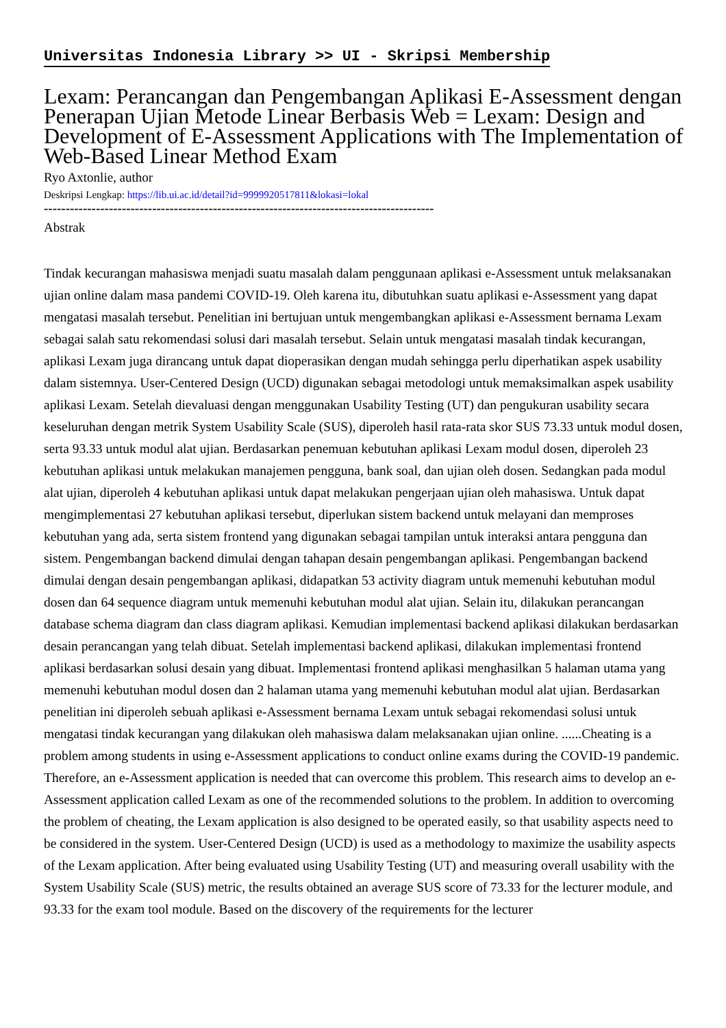Universitas Indonesia Library >> UI - Skripsi Membership
Lexam: Perancangan dan Pengembangan Aplikasi E-Assessment dengan Penerapan Ujian Metode Linear Berbasis Web = Lexam: Design and Development of E-Assessment Applications with The Implementation of Web-Based Linear Method Exam
Ryo Axtonlie, author
Deskripsi Lengkap: https://lib.ui.ac.id/detail?id=9999920517811&lokasi=lokal
------------------------------------------------------------------------------------------
Abstrak
Tindak kecurangan mahasiswa menjadi suatu masalah dalam penggunaan aplikasi e-Assessment untuk melaksanakan ujian online dalam masa pandemi COVID-19. Oleh karena itu, dibutuhkan suatu aplikasi e-Assessment yang dapat mengatasi masalah tersebut. Penelitian ini bertujuan untuk mengembangkan aplikasi e-Assessment bernama Lexam sebagai salah satu rekomendasi solusi dari masalah tersebut. Selain untuk mengatasi masalah tindak kecurangan, aplikasi Lexam juga dirancang untuk dapat dioperasikan dengan mudah sehingga perlu diperhatikan aspek usability dalam sistemnya. User-Centered Design (UCD) digunakan sebagai metodologi untuk memaksimalkan aspek usability aplikasi Lexam. Setelah dievaluasi dengan menggunakan Usability Testing (UT) dan pengukuran usability secara keseluruhan dengan metrik System Usability Scale (SUS), diperoleh hasil rata-rata skor SUS 73.33 untuk modul dosen, serta 93.33 untuk modul alat ujian. Berdasarkan penemuan kebutuhan aplikasi Lexam modul dosen, diperoleh 23 kebutuhan aplikasi untuk melakukan manajemen pengguna, bank soal, dan ujian oleh dosen. Sedangkan pada modul alat ujian, diperoleh 4 kebutuhan aplikasi untuk dapat melakukan pengerjaan ujian oleh mahasiswa. Untuk dapat mengimplementasi 27 kebutuhan aplikasi tersebut, diperlukan sistem backend untuk melayani dan memproses kebutuhan yang ada, serta sistem frontend yang digunakan sebagai tampilan untuk interaksi antara pengguna dan sistem. Pengembangan backend dimulai dengan tahapan desain pengembangan aplikasi. Pengembangan backend dimulai dengan desain pengembangan aplikasi, didapatkan 53 activity diagram untuk memenuhi kebutuhan modul dosen dan 64 sequence diagram untuk memenuhi kebutuhan modul alat ujian. Selain itu, dilakukan perancangan database schema diagram dan class diagram aplikasi. Kemudian implementasi backend aplikasi dilakukan berdasarkan desain perancangan yang telah dibuat. Setelah implementasi backend aplikasi, dilakukan implementasi frontend aplikasi berdasarkan solusi desain yang dibuat. Implementasi frontend aplikasi menghasilkan 5 halaman utama yang memenuhi kebutuhan modul dosen dan 2 halaman utama yang memenuhi kebutuhan modul alat ujian. Berdasarkan penelitian ini diperoleh sebuah aplikasi e-Assessment bernama Lexam untuk sebagai rekomendasi solusi untuk mengatasi tindak kecurangan yang dilakukan oleh mahasiswa dalam melaksanakan ujian online. ......Cheating is a problem among students in using e-Assessment applications to conduct online exams during the COVID-19 pandemic. Therefore, an e-Assessment application is needed that can overcome this problem. This research aims to develop an e-Assessment application called Lexam as one of the recommended solutions to the problem. In addition to overcoming the problem of cheating, the Lexam application is also designed to be operated easily, so that usability aspects need to be considered in the system. User-Centered Design (UCD) is used as a methodology to maximize the usability aspects of the Lexam application. After being evaluated using Usability Testing (UT) and measuring overall usability with the System Usability Scale (SUS) metric, the results obtained an average SUS score of 73.33 for the lecturer module, and 93.33 for the exam tool module. Based on the discovery of the requirements for the lecturer